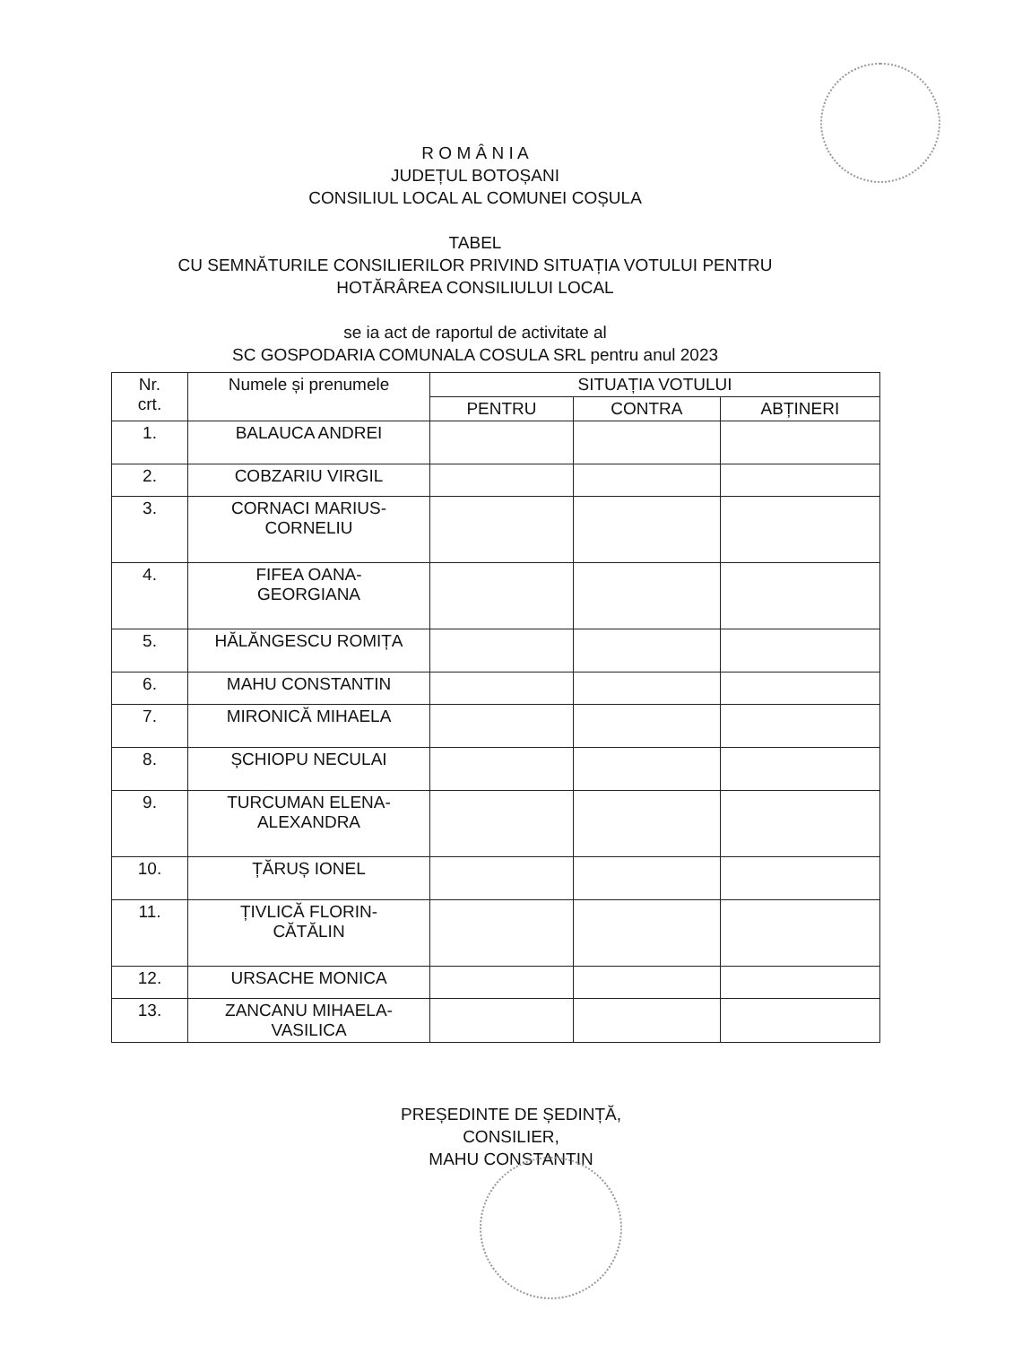R O M Â N I A
JUDEȚUL BOTOȘANI
CONSILIUL LOCAL AL COMUNEI COȘULA
TABEL
CU SEMNĂTURILE CONSILIERILOR PRIVIND SITUAȚIA VOTULUI PENTRU
HOTĂRÂREA CONSILIULUI LOCAL
se ia act de raportul de activitate al
SC GOSPODARIA COMUNALA COSULA SRL pentru anul 2023
| Nr. crt. | Numele și prenumele | SITUAȚIA VOTULUI | | |
| --- | --- | --- | --- | --- |
| | | PENTRU | CONTRA | ABȚINERI |
| 1. | BALAUCA ANDREI | | | |
| 2. | COBZARIU VIRGIL | | | |
| 3. | CORNACI MARIUS- CORNELIU | | | |
| 4. | FIFEA OANA- GEORGIANA | | | |
| 5. | HĂLĂNGESCU ROMIȚA | | | |
| 6. | MAHU CONSTANTIN | | | |
| 7. | MIRONICĂ MIHAELA | | | |
| 8. | ȘCHIOPU NECULAI | | | |
| 9. | TURCUMAN ELENA- ALEXANDRA | | | |
| 10. | ȚĂRUȘ IONEL | | | |
| 11. | ȚIVLICĂ FLORIN- CĂTĂLIN | | | |
| 12. | URSACHE MONICA | | | |
| 13. | ZANCANU MIHAELA- VASILICA | | | |
PREȘEDINTE DE ȘEDINȚĂ,
CONSILIER,
MAHU CONSTANTIN